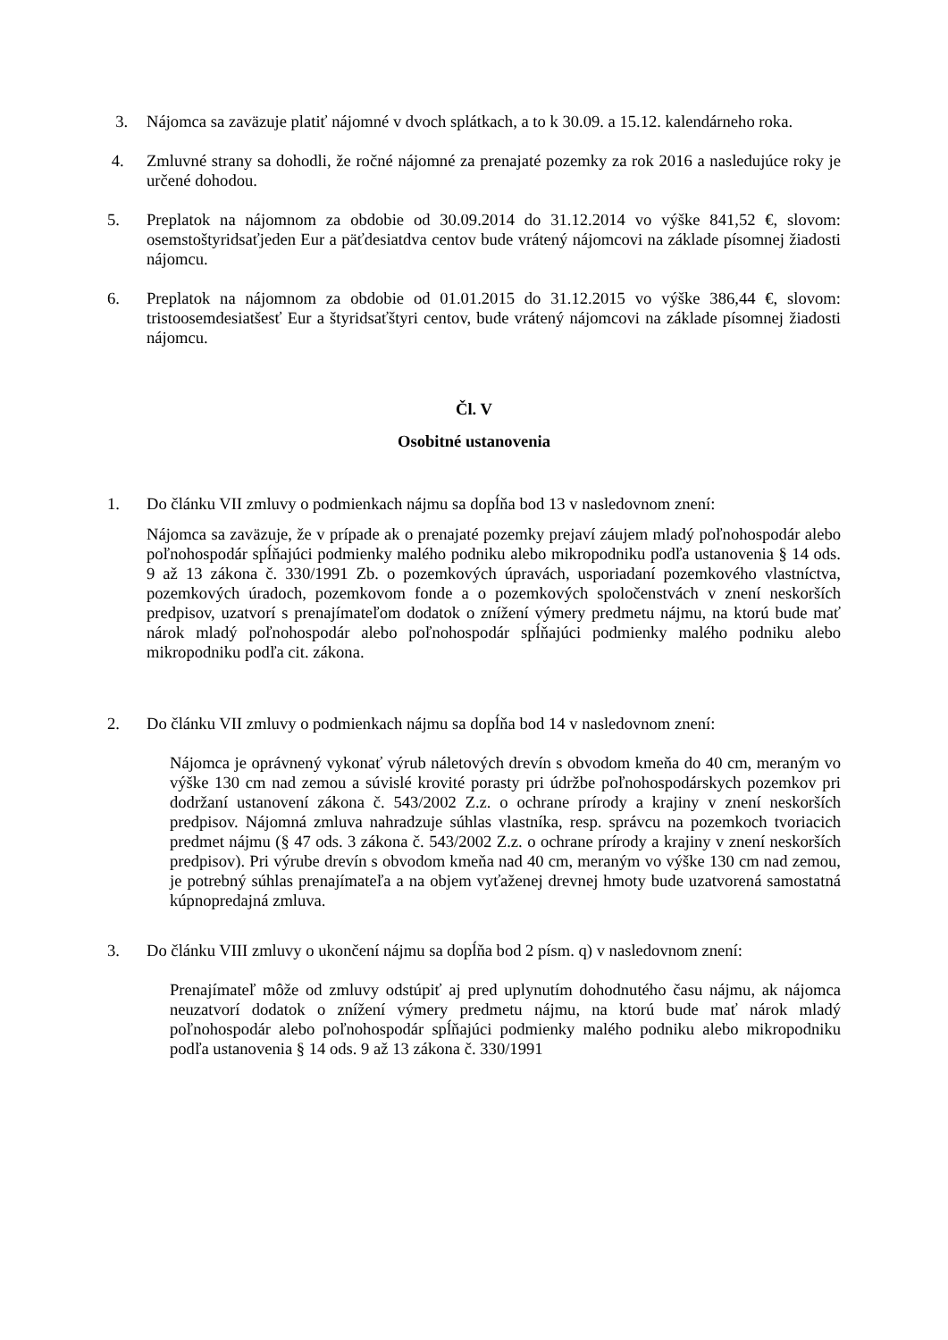3. Nájomca sa zaväzuje platiť nájomné v dvoch splátkach, a to k 30.09. a 15.12. kalendárneho roka.
4. Zmluvné strany sa dohodli, že ročné nájomné za prenajaté pozemky za rok 2016 a nasledujúce roky je určené dohodou.
5. Preplatok na nájomnom za obdobie od 30.09.2014 do 31.12.2014 vo výške 841,52 €, slovom: osemstoštyridsaťjeden Eur a päťdesiatdva centov bude vrátený nájomcovi na základe písomnej žiadosti nájomcu.
6. Preplatok na nájomnom za obdobie od 01.01.2015 do 31.12.2015 vo výške 386,44 €, slovom: tristoosemdesiatšesť Eur a štyridsaťštyri centov, bude vrátený nájomcovi na základe písomnej žiadosti nájomcu.
Čl. V
Osobitné ustanovenia
1. Do článku VII zmluvy o podmienkach nájmu sa dopĺňa bod 13 v nasledovnom znení:
Nájomca sa zaväzuje, že v prípade ak o prenajaté pozemky prejaví záujem mladý poľnohospodár alebo poľnohospodár spĺňajúci podmienky malého podniku alebo mikropodniku podľa ustanovenia § 14 ods. 9 až 13 zákona č. 330/1991 Zb. o pozemkových úpravách, usporiadaní pozemkového vlastníctva, pozemkových úradoch, pozemkovom fonde a o pozemkových spoločenstvách v znení neskorších predpisov, uzatvorí s prenajímateľom dodatok o znížení výmery predmetu nájmu, na ktorú bude mať nárok mladý poľnohospodár alebo poľnohospodár spĺňajúci podmienky malého podniku alebo mikropodniku podľa cit. zákona.
2. Do článku VII zmluvy o podmienkach nájmu sa dopĺňa bod 14 v nasledovnom znení:
Nájomca je oprávnený vykonať výrub náletových drevín s obvodom kmeňa do 40 cm, meraným vo výške 130 cm nad zemou a súvislé krovité porasty pri údržbe poľnohospodárskych pozemkov pri dodržaní ustanovení zákona č. 543/2002 Z.z. o ochrane prírody a krajiny v znení neskorších predpisov. Nájomná zmluva nahradzuje súhlas vlastníka, resp. správcu na pozemkoch tvoriacich predmet nájmu (§ 47 ods. 3 zákona č. 543/2002 Z.z. o ochrane prírody a krajiny v znení neskorších predpisov). Pri výrube drevín s obvodom kmeňa nad 40 cm, meraným vo výške 130 cm nad zemou, je potrebný súhlas prenajímateľa a na objem vyťaženej drevnej hmoty bude uzatvorená samostatná kúpnopredajná zmluva.
3. Do článku VIII zmluvy o ukončení nájmu sa dopĺňa bod 2 písm. q) v nasledovnom znení:
Prenajímateľ môže od zmluvy odstúpiť aj pred uplynutím dohodnutého času nájmu, ak nájomca neuzatvorí dodatok o znížení výmery predmetu nájmu, na ktorú bude mať nárok mladý poľnohospodár alebo poľnohospodár spĺňajúci podmienky malého podniku alebo mikropodniku podľa ustanovenia § 14 ods. 9 až 13 zákona č. 330/1991